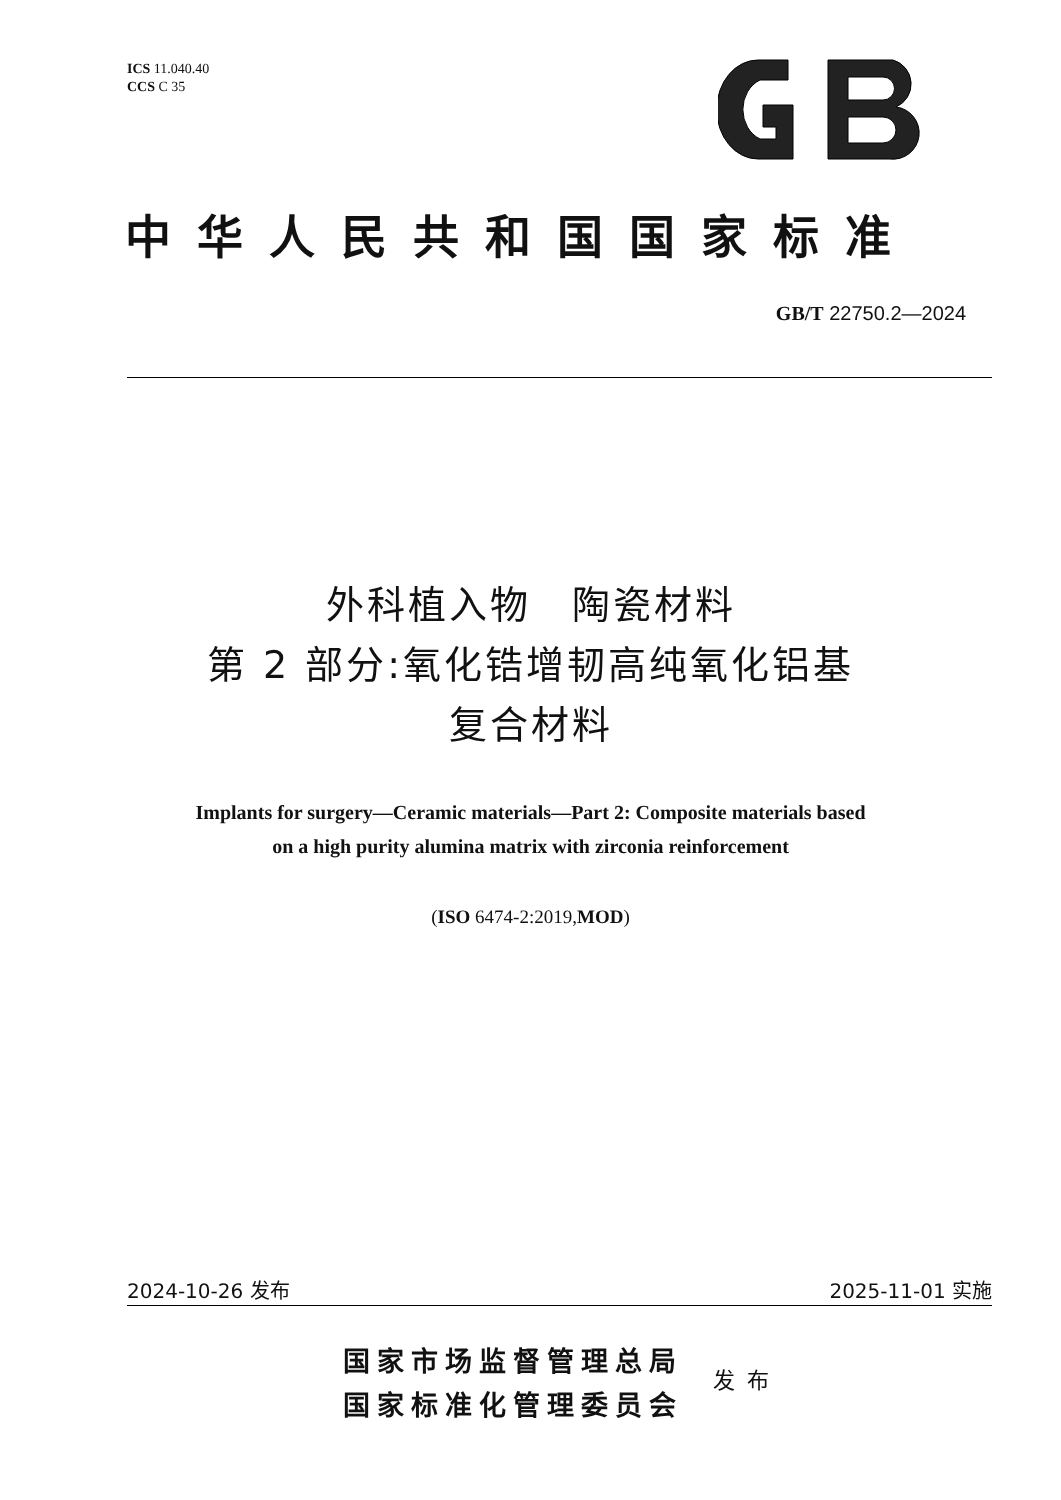ICS 11.040.40
CCS C 35
中华人民共和国国家标准
GB/T 22750.2—2024
外科植入物　陶瓷材料
第 2 部分:氧化锆增韧高纯氧化铝基
复合材料
Implants for surgery—Ceramic materials—Part 2: Composite materials based
on a high purity alumina matrix with zirconia reinforcement
(ISO 6474-2:2019,MOD)
2024-10-26 发布 2025-11-01 实施
国家市场监督管理总局
国家标准化管理委员会
发布